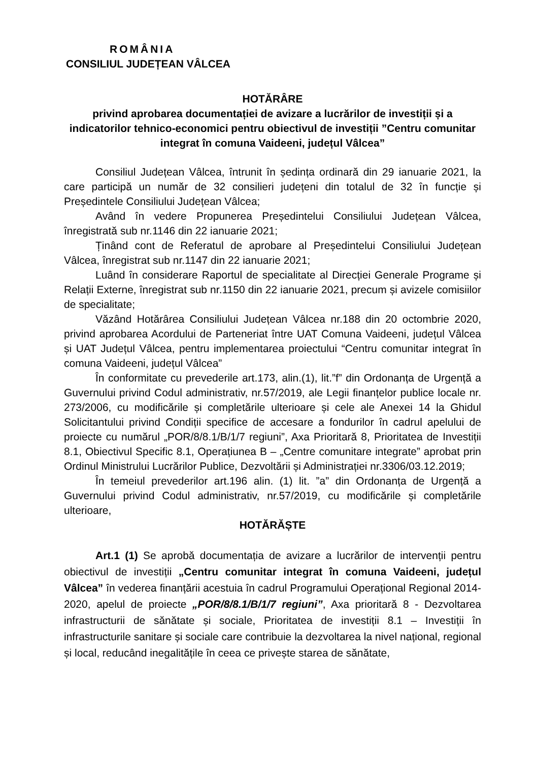ROMÂNIA
CONSILIUL JUDEȚEAN VÂLCEA
HOTĂRÂRE
privind aprobarea documentației de avizare a lucrărilor de investiții și a indicatorilor tehnico-economici pentru obiectivul de investiții ”Centru comunitar integrat în comuna Vaideeni, județul Vâlcea”
Consiliul Județean Vâlcea, întrunit în ședința ordinară din 29 ianuarie 2021, la care participă un număr de 32 consilieri județeni din totalul de 32 în funcție și Președintele Consiliului Județean Vâlcea;
Având în vedere Propunerea Președintelui Consiliului Județean Vâlcea, înregistrată sub nr.1146 din 22 ianuarie 2021;
Ținând cont de Referatul de aprobare al Președintelui Consiliului Județean Vâlcea, înregistrat sub nr.1147 din 22 ianuarie 2021;
Luând în considerare Raportul de specialitate al Direcției Generale Programe și Relații Externe, înregistrat sub nr.1150 din 22 ianuarie 2021, precum și avizele comisiilor de specialitate;
Văzând Hotărârea Consiliului Județean Vâlcea nr.188 din 20 octombrie 2020, privind aprobarea Acordului de Parteneriat între UAT Comuna Vaideeni, județul Vâlcea și UAT Județul Vâlcea, pentru implementarea proiectului “Centru comunitar integrat în comuna Vaideeni, județul Vâlcea”
În conformitate cu prevederile art.173, alin.(1), lit.”f” din Ordonanța de Urgență a Guvernului privind Codul administrativ, nr.57/2019, ale Legii finanțelor publice locale nr. 273/2006, cu modificările și completările ulterioare și cele ale Anexei 14 la Ghidul Solicitantului privind Condiții specifice de accesare a fondurilor în cadrul apelului de proiecte cu numărul „POR/8/8.1/B/1/7 regiuni”, Axa Prioritară 8, Prioritatea de Investiții 8.1, Obiectivul Specific 8.1, Operațiunea B – „Centre comunitare integrate” aprobat prin Ordinul Ministrului Lucrărilor Publice, Dezvoltării și Administrației nr.3306/03.12.2019;
În temeiul prevederilor art.196 alin. (1) lit. ”a” din Ordonanța de Urgență a Guvernului privind Codul administrativ, nr.57/2019, cu modificările și completările ulterioare,
HOTĂRĂȘTE
Art.1 (1) Se aprobă documentația de avizare a lucrărilor de intervenții pentru obiectivul de investiții „Centru comunitar integrat în comuna Vaideeni, județul Vâlcea” în vederea finanțării acestuia în cadrul Programului Operațional Regional 2014-2020, apelul de proiecte „POR/8/8.1/B/1/7 regiuni”, Axa prioritară 8 - Dezvoltarea infrastructurii de sănătate și sociale, Prioritatea de investiții 8.1 – Investiții în infrastructurile sanitare și sociale care contribuie la dezvoltarea la nivel național, regional și local, reducând inegalitățile în ceea ce privește starea de sănătate,